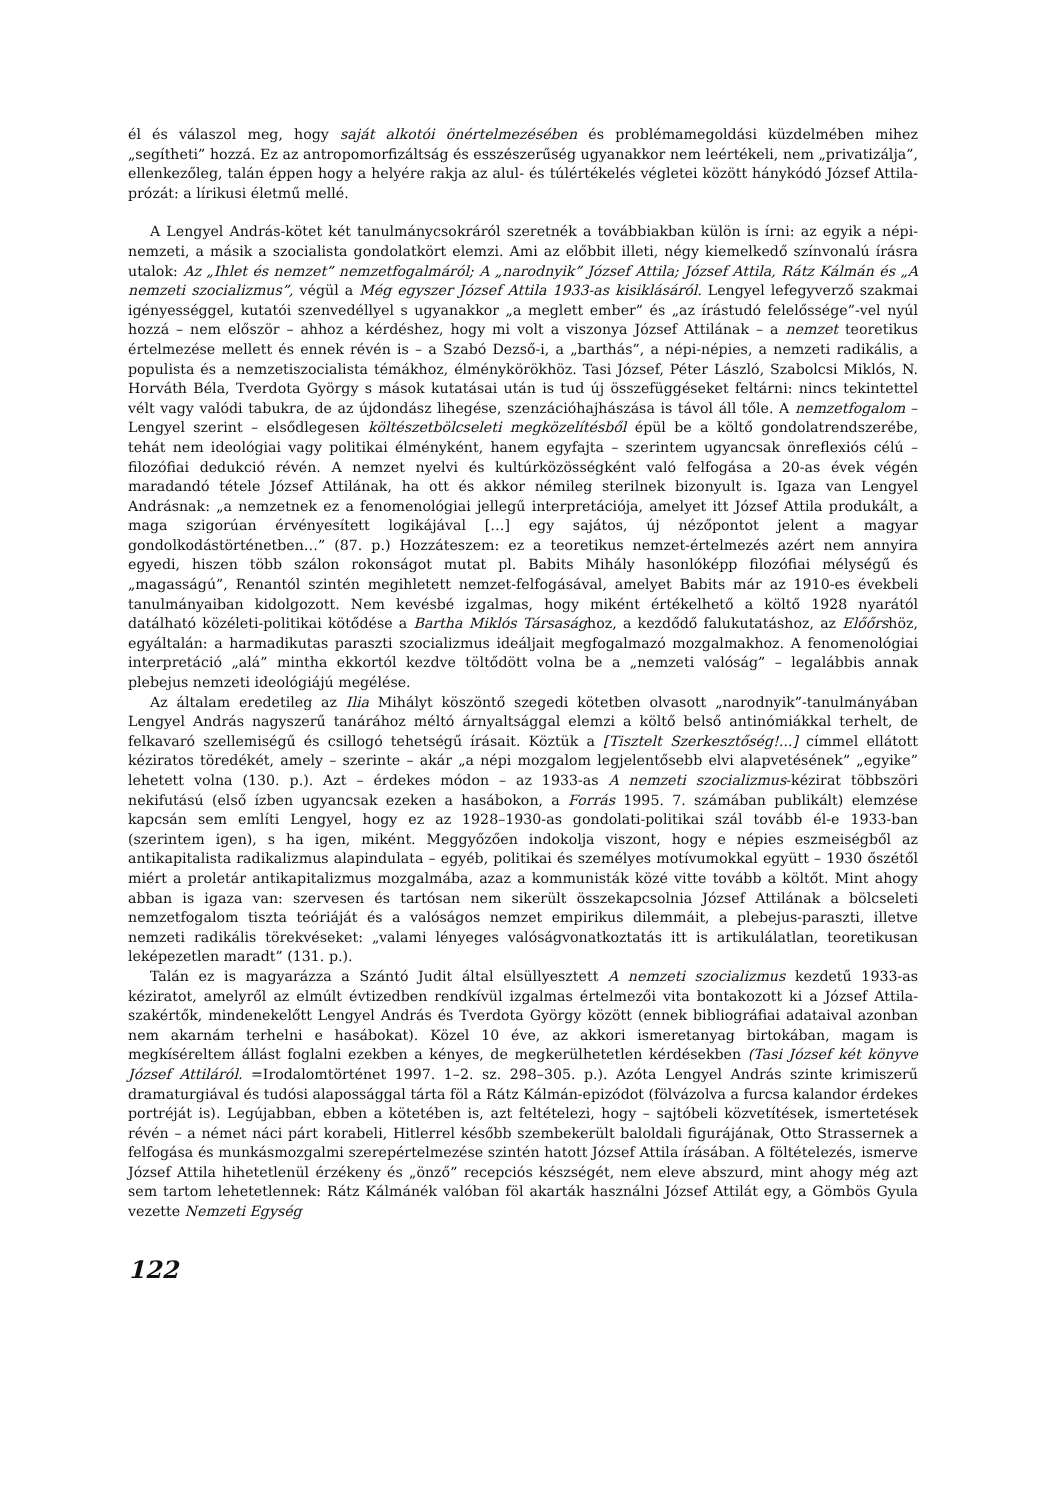él és válaszol meg, hogy saját alkotói önértelmezésében és problémamegoldási küzdelmében mihez „segítheti” hozzá. Ez az antropomorfizáltság és esszészerűség ugyanakkor nem leértékeli, nem „privatizálja”, ellenkezőleg, talán éppen hogy a helyére rakja az alul- és túlértékelés végletei között hánykódó József Attila-prózát: a lírikusi életmű mellé.
A Lengyel András-kötet két tanulmánycsokráról szeretnék a továbbiakban külön is írni: az egyik a népi-nemzeti, a másik a szocialista gondolatkört elemzi. Ami az előbbit illeti, négy kiemelkedő színvonalú írásra utalok: Az „Ihlet és nemzet” nemzetfogalmáról; A „narodnyik” József Attila; József Attila, Rátz Kálmán és „A nemzeti szocializmus”, végül a Még egyszer József Attila 1933-as kisiklásáról. Lengyel lefegyverző szakmai igényességgel, kutatói szenvedéllyel s ugyanakkor „a meglett ember” és „az írástudó felelőssége”-vel nyúl hozzá – nem először – ahhoz a kérdéshez, hogy mi volt a viszonya József Attilának – a nemzet teoretikus értelmezése mellett és ennek révén is – a Szabó Dezső-i, a „barthás”, a népi-népies, a nemzeti radikális, a populista és a nemzetiszocialista témákhoz, élménykörökhöz. Tasi József, Péter László, Szabolcsi Miklós, N. Horváth Béla, Tverdota György s mások kutatásai után is tud új összefüggéseket feltárni: nincs tekintettel vélt vagy valódi tabukra, de az újdondász lihegése, szenzációhajhászása is távol áll tőle. A nemzetfogalom – Lengyel szerint – elsődlegesen költészetbölcseleti megközelítésből épül be a költő gondolatrendszerébe, tehát nem ideológiai vagy politikai élményként, hanem egyfajta – szerintem ugyancsak önreflexiós célú – filozófiai dedukció révén. A nemzet nyelvi és kultúrközösségként való felfogása a 20-as évek végén maradandó tétele József Attilának, ha ott és akkor némileg sterilnek bizonyult is. Igaza van Lengyel Andrásnak: „a nemzetnek ez a fenomenológiai jellegű interpretációja, amelyet itt József Attila produkált, a maga szigorúan érvényesített logikájával […] egy sajátos, új nézőpontot jelent a magyar gondolkodástörténetben…” (87. p.) Hozzáteszem: ez a teoretikus nemzet-értelmezés azért nem annyira egyedi, hiszen több szálon rokonságot mutat pl. Babits Mihály hasonlóképp filozófiai mélységű és „magasságú”, Renantól szintén megihletett nemzet-felfogásával, amelyet Babits már az 1910-es évekbeli tanulmányaiban kidolgozott. Nem kevésbé izgalmas, hogy miként értékelhető a költő 1928 nyarától datálható közéleti-politikai kötődése a Bartha Miklós Társasághoz, a kezdődő falukutatáshoz, az Előőrshöz, egyáltalán: a harmadikutas paraszti szocializmus ideáljait megfogalmazó mozgalmakhoz. A fenomenológiai interpretáció „alá” mintha ekkortól kezdve töltődött volna be a „nemzeti valóság” – legalábbis annak plebejus nemzeti ideológiájú megélése.
Az általam eredetileg az Ilia Mihályt köszöntő szegedi kötetben olvasott „narodnyik”-tanulmányában Lengyel András nagyszerű tanárához méltó árnyaltsággal elemzi a költő belső antinómiákkal terhelt, de felkavaró szellemiségű és csillogó tehetségű írásait. Köztük a [Tisztelt Szerkesztőség!...] címmel ellátott kéziratos töredékét, amely – szerinte – akár „a népi mozgalom legjelentősebb elvi alapvetésének” „egyike” lehetett volna (130. p.). Azt – érdekes módon – az 1933-as A nemzeti szocializmus-kézirat többszöri nekifutású (első ízben ugyancsak ezeken a hasábokon, a Forrás 1995. 7. számában publikált) elemzése kapcsán sem említi Lengyel, hogy ez az 1928–1930-as gondolati-politikai szál tovább él-e 1933-ban (szerintem igen), s ha igen, miként. Meggyőzően indokolja viszont, hogy e népies eszmeiségből az antikapitalista radikalizmus alapindulata – egyéb, politikai és személyes motívumokkal együtt – 1930 őszétől miért a proletár antikapitalizmus mozgalmába, azaz a kommunisták közé vitte tovább a költőt. Mint ahogy abban is igaza van: szervesen és tartósan nem sikerült összekapcsolnia József Attilának a bölcseleti nemzetfogalom tiszta teóriáját és a valóságos nemzet empirikus dilemmáit, a plebejus-paraszti, illetve nemzeti radikális törekvéseket: „valami lényeges valóságvonatkoztatás itt is artikulálatlan, teoretikusan leképezetlen maradt” (131. p.).
Talán ez is magyarázza a Szántó Judit által elsüllyesztett A nemzeti szocializmus kezdetű 1933-as kéziratot, amelyről az elmúlt évtizedben rendkívül izgalmas értelmezői vita bontakozott ki a József Attila-szakértők, mindenekelőtt Lengyel András és Tverdota György között (ennek bibliográfiai adataival azonban nem akarnám terhelni e hasábokat). Közel 10 éve, az akkori ismeretanyag birtokában, magam is megkíséreltem állást foglalni ezekben a kényes, de megkerülhetetlen kérdésekben (Tasi József két könyve József Attiláról. =Irodalomtörténet 1997. 1–2. sz. 298–305. p.). Azóta Lengyel András szinte krimiszerű dramaturgiával és tudósi alapossággal tárta föl a Rátz Kálmán-epizódot (fölvázolva a furcsa kalandor érdekes portréját is). Legújabban, ebben a kötetében is, azt feltételezi, hogy – sajtóbeli közvetítések, ismertetések révén – a német náci párt korabeli, Hitlerrel később szembekerült baloldali figurájának, Otto Strassernek a felfogása és munkásmozgalmi szerepértelmezése szintén hatott József Attila írásában. A föltételezés, ismerve József Attila hihetetlenül érzékeny és „önző” recepciós készségét, nem eleve abszurd, mint ahogy még azt sem tartom lehetetlennek: Rátz Kálmánék valóban föl akarták használni József Attilát egy, a Gömbös Gyula vezette Nemzeti Egység
122